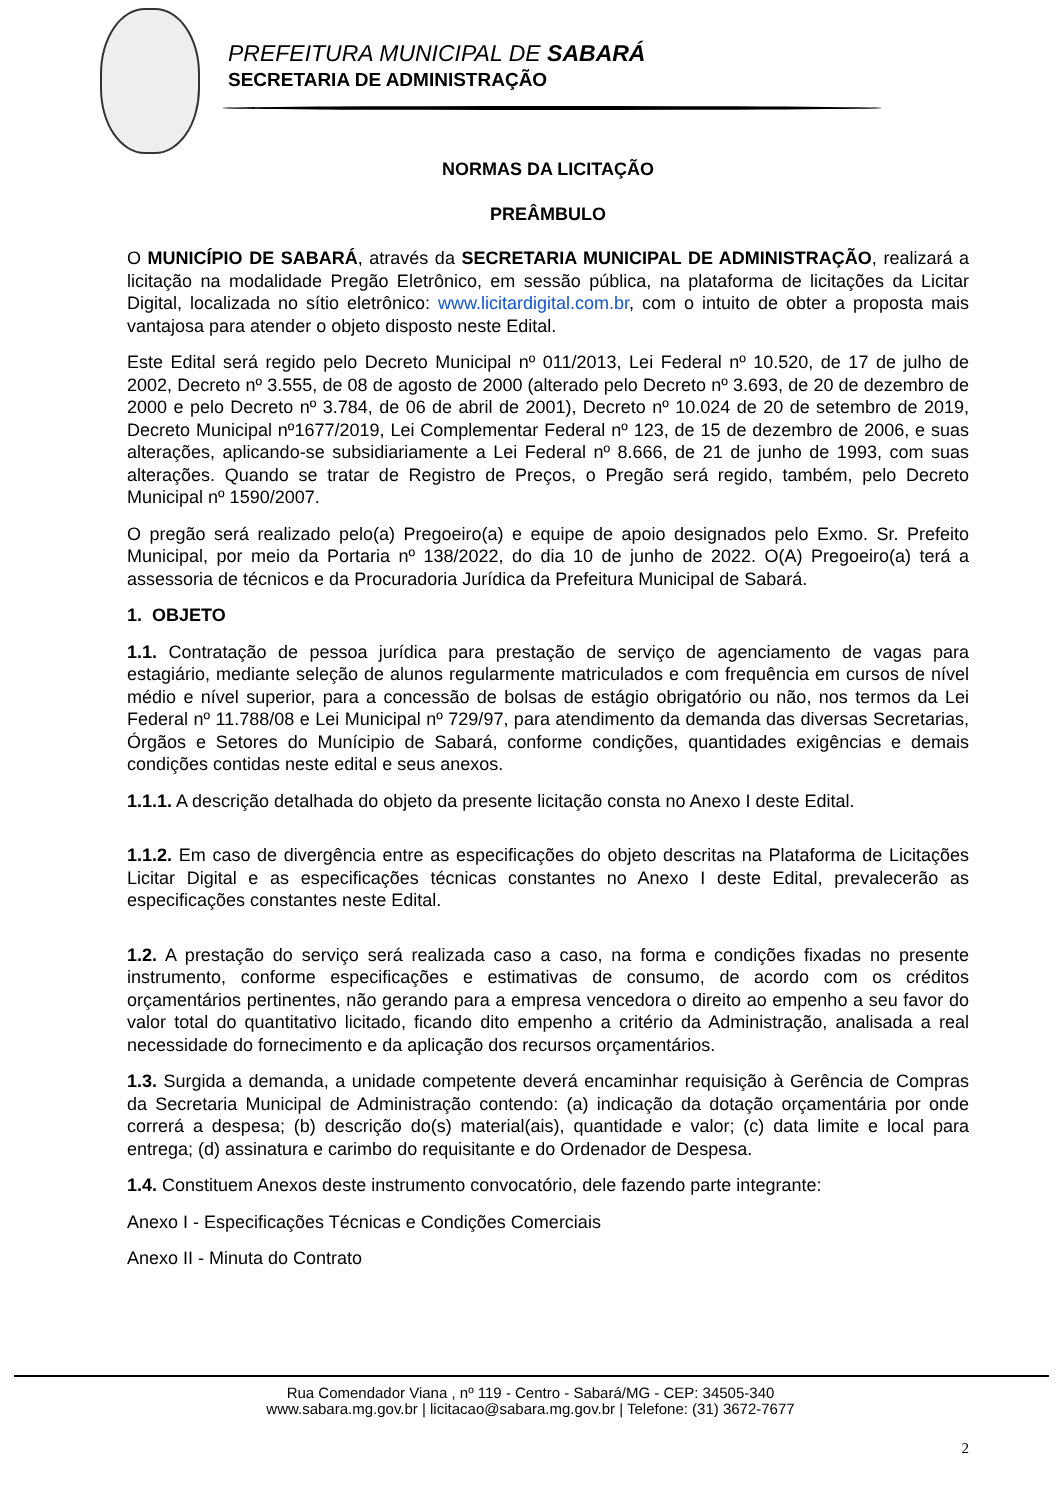PREFEITURA MUNICIPAL DE SABARÁ
SECRETARIA DE ADMINISTRAÇÃO
NORMAS DA LICITAÇÃO
PREÂMBULO
O MUNICÍPIO DE SABARÁ, através da SECRETARIA MUNICIPAL DE ADMINISTRAÇÃO, realizará a licitação na modalidade Pregão Eletrônico, em sessão pública, na plataforma de licitações da Licitar Digital, localizada no sítio eletrônico: www.licitardigital.com.br, com o intuito de obter a proposta mais vantajosa para atender o objeto disposto neste Edital.
Este Edital será regido pelo Decreto Municipal nº 011/2013, Lei Federal nº 10.520, de 17 de julho de 2002, Decreto nº 3.555, de 08 de agosto de 2000 (alterado pelo Decreto nº 3.693, de 20 de dezembro de 2000 e pelo Decreto nº 3.784, de 06 de abril de 2001), Decreto nº 10.024 de 20 de setembro de 2019, Decreto Municipal nº1677/2019, Lei Complementar Federal nº 123, de 15 de dezembro de 2006, e suas alterações, aplicando-se subsidiariamente a Lei Federal nº 8.666, de 21 de junho de 1993, com suas alterações. Quando se tratar de Registro de Preços, o Pregão será regido, também, pelo Decreto Municipal nº 1590/2007.
O pregão será realizado pelo(a) Pregoeiro(a) e equipe de apoio designados pelo Exmo. Sr. Prefeito Municipal, por meio da Portaria nº 138/2022, do dia 10 de junho de 2022. O(A) Pregoeiro(a) terá a assessoria de técnicos e da Procuradoria Jurídica da Prefeitura Municipal de Sabará.
1. OBJETO
1.1. Contratação de pessoa jurídica para prestação de serviço de agenciamento de vagas para estagiário, mediante seleção de alunos regularmente matriculados e com frequência em cursos de nível médio e nível superior, para a concessão de bolsas de estágio obrigatório ou não, nos termos da Lei Federal nº 11.788/08 e Lei Municipal nº 729/97, para atendimento da demanda das diversas Secretarias, Órgãos e Setores do Munícipio de Sabará, conforme condições, quantidades exigências e demais condições contidas neste edital e seus anexos.
1.1.1. A descrição detalhada do objeto da presente licitação consta no Anexo I deste Edital.
1.1.2. Em caso de divergência entre as especificações do objeto descritas na Plataforma de Licitações Licitar Digital e as especificações técnicas constantes no Anexo I deste Edital, prevalecerão as especificações constantes neste Edital.
1.2. A prestação do serviço será realizada caso a caso, na forma e condições fixadas no presente instrumento, conforme especificações e estimativas de consumo, de acordo com os créditos orçamentários pertinentes, não gerando para a empresa vencedora o direito ao empenho a seu favor do valor total do quantitativo licitado, ficando dito empenho a critério da Administração, analisada a real necessidade do fornecimento e da aplicação dos recursos orçamentários.
1.3. Surgida a demanda, a unidade competente deverá encaminhar requisição à Gerência de Compras da Secretaria Municipal de Administração contendo: (a) indicação da dotação orçamentária por onde correrá a despesa; (b) descrição do(s) material(ais), quantidade e valor; (c) data limite e local para entrega; (d) assinatura e carimbo do requisitante e do Ordenador de Despesa.
1.4. Constituem Anexos deste instrumento convocatório, dele fazendo parte integrante:
Anexo I - Especificações Técnicas e Condições Comerciais
Anexo II - Minuta do Contrato
Rua Comendador Viana , nº 119 - Centro - Sabará/MG - CEP: 34505-340
www.sabara.mg.gov.br | licitacao@sabara.mg.gov.br | Telefone: (31) 3672-7677
2